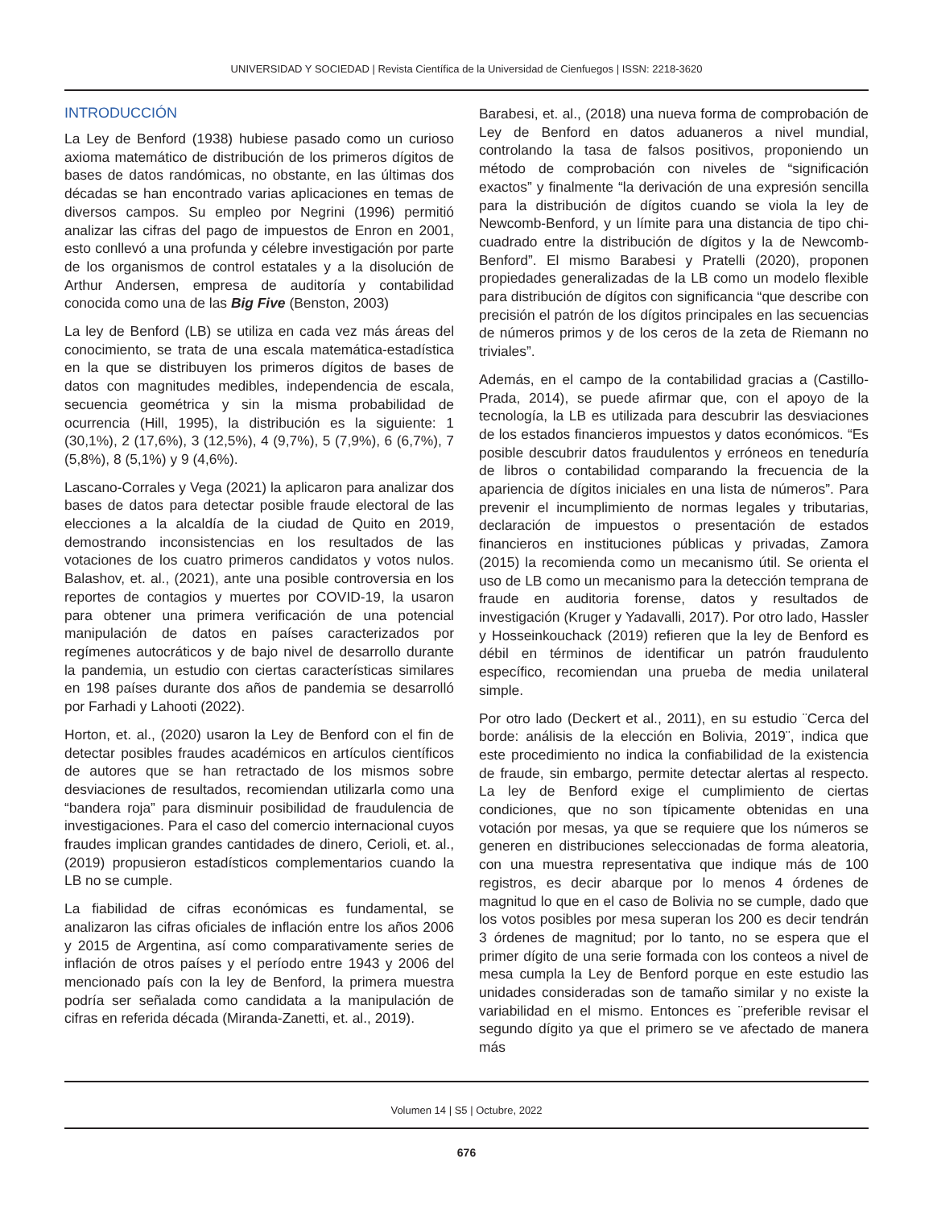UNIVERSIDAD Y SOCIEDAD | Revista Científica de la Universidad de Cienfuegos | ISSN: 2218-3620
INTRODUCCIÓN
La Ley de Benford (1938) hubiese pasado como un curioso axioma matemático de distribución de los primeros dígitos de bases de datos randómicas, no obstante, en las últimas dos décadas se han encontrado varias aplicaciones en temas de diversos campos. Su empleo por Negrini (1996) permitió analizar las cifras del pago de impuestos de Enron en 2001, esto conllevó a una profunda y célebre investigación por parte de los organismos de control estatales y a la disolución de Arthur Andersen, empresa de auditoría y contabilidad conocida como una de las Big Five (Benston, 2003)
La ley de Benford (LB) se utiliza en cada vez más áreas del conocimiento, se trata de una escala matemática-estadística en la que se distribuyen los primeros dígitos de bases de datos con magnitudes medibles, independencia de escala, secuencia geométrica y sin la misma probabilidad de ocurrencia (Hill, 1995), la distribución es la siguiente: 1 (30,1%), 2 (17,6%), 3 (12,5%), 4 (9,7%), 5 (7,9%), 6 (6,7%), 7 (5,8%), 8 (5,1%) y 9 (4,6%).
Lascano-Corrales y Vega (2021) la aplicaron para analizar dos bases de datos para detectar posible fraude electoral de las elecciones a la alcaldía de la ciudad de Quito en 2019, demostrando inconsistencias en los resultados de las votaciones de los cuatro primeros candidatos y votos nulos. Balashov, et. al., (2021), ante una posible controversia en los reportes de contagios y muertes por COVID-19, la usaron para obtener una primera verificación de una potencial manipulación de datos en países caracterizados por regímenes autocráticos y de bajo nivel de desarrollo durante la pandemia, un estudio con ciertas características similares en 198 países durante dos años de pandemia se desarrolló por Farhadi y Lahooti (2022).
Horton, et. al., (2020) usaron la Ley de Benford con el fin de detectar posibles fraudes académicos en artículos científicos de autores que se han retractado de los mismos sobre desviaciones de resultados, recomiendan utilizarla como una “bandera roja” para disminuir posibilidad de fraudulencia de investigaciones. Para el caso del comercio internacional cuyos fraudes implican grandes cantidades de dinero, Cerioli, et. al., (2019) propusieron estadísticos complementarios cuando la LB no se cumple.
La fiabilidad de cifras económicas es fundamental, se analizaron las cifras oficiales de inflación entre los años 2006 y 2015 de Argentina, así como comparativamente series de inflación de otros países y el período entre 1943 y 2006 del mencionado país con la ley de Benford, la primera muestra podría ser señalada como candidata a la manipulación de cifras en referida década (Miranda-Zanetti, et. al., 2019).
Barabesi, et. al., (2018) una nueva forma de comprobación de Ley de Benford en datos aduaneros a nivel mundial, controlando la tasa de falsos positivos, proponiendo un método de comprobación con niveles de “significación exactos” y finalmente “la derivación de una expresión sencilla para la distribución de dígitos cuando se viola la ley de Newcomb-Benford, y un límite para una distancia de tipo chi-cuadrado entre la distribución de dígitos y la de Newcomb-Benford”. El mismo Barabesi y Pratelli (2020), proponen propiedades generalizadas de la LB como un modelo flexible para distribución de dígitos con significancia “que describe con precisión el patrón de los dígitos principales en las secuencias de números primos y de los ceros de la zeta de Riemann no triviales”.
Además, en el campo de la contabilidad gracias a (Castillo-Prada, 2014), se puede afirmar que, con el apoyo de la tecnología, la LB es utilizada para descubrir las desviaciones de los estados financieros impuestos y datos económicos. “Es posible descubrir datos fraudulentos y erróneos en teneduría de libros o contabilidad comparando la frecuencia de la apariencia de dígitos iniciales en una lista de números”. Para prevenir el incumplimiento de normas legales y tributarias, declaración de impuestos o presentación de estados financieros en instituciones públicas y privadas, Zamora (2015) la recomienda como un mecanismo útil. Se orienta el uso de LB como un mecanismo para la detección temprana de fraude en auditoria forense, datos y resultados de investigación (Kruger y Yadavalli, 2017). Por otro lado, Hassler y Hosseinkouchack (2019) refieren que la ley de Benford es débil en términos de identificar un patrón fraudulento específico, recomiendan una prueba de media unilateral simple.
Por otro lado (Deckert et al., 2011), en su estudio ¨Cerca del borde: análisis de la elección en Bolivia, 2019¨, indica que este procedimiento no indica la confiabilidad de la existencia de fraude, sin embargo, permite detectar alertas al respecto. La ley de Benford exige el cumplimiento de ciertas condiciones, que no son típicamente obtenidas en una votación por mesas, ya que se requiere que los números se generen en distribuciones seleccionadas de forma aleatoria, con una muestra representativa que indique más de 100 registros, es decir abarque por lo menos 4 órdenes de magnitud lo que en el caso de Bolivia no se cumple, dado que los votos posibles por mesa superan los 200 es decir tendrán 3 órdenes de magnitud; por lo tanto, no se espera que el primer dígito de una serie formada con los conteos a nivel de mesa cumpla la Ley de Benford porque en este estudio las unidades consideradas son de tamaño similar y no existe la variabilidad en el mismo. Entonces es ¨preferible revisar el segundo dígito ya que el primero se ve afectado de manera más
Volumen 14 | S5 | Octubre, 2022
676